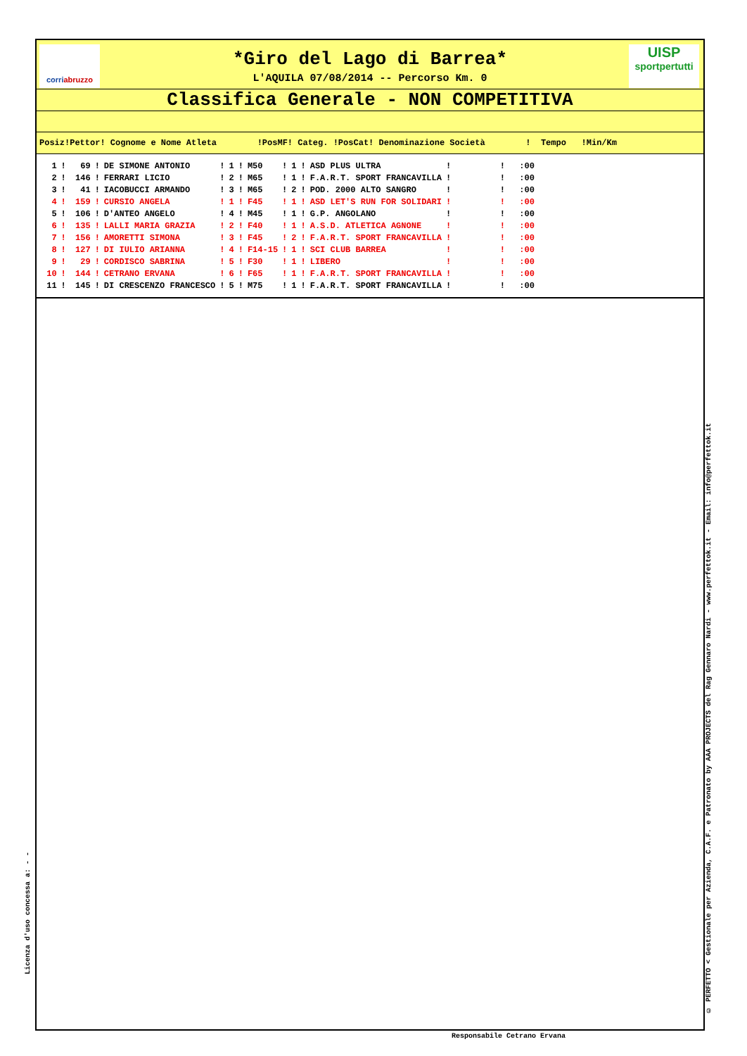corriabruzzo
UISP
sportpertutti
*Giro del Lago di Barrea*
L'AQUILA 07/08/2014 -- Percorso Km. 0
Classifica Generale - NON COMPETITIVA
Posiz!Pettor! Cognome e Nome Atleta !PosMF! Categ. !PosCat! Denominazione Società ! Tempo !Min/Km
| 1 | ! | 69 | ! | DE SIMONE ANTONIO | ! | 1 | ! | M50 | ! | 1 | ! | ASD PLUS ULTRA | ! | | ! | :00 |
| 2 | ! | 146 | ! | FERRARI LICIO | ! | 2 | ! | M65 | ! | 1 | ! | F.A.R.T. SPORT FRANCAVILLA | ! | | ! | :00 |
| 3 | ! | 41 | ! | IACOBUCCI ARMANDO | ! | 3 | ! | M65 | ! | 2 | ! | POD. 2000 ALTO SANGRO | ! | | ! | :00 |
| 4 | ! | 159 | ! | CURSIO ANGELA | ! | 1 | ! | F45 | ! | 1 | ! | ASD LET'S RUN FOR SOLIDARI | ! | | ! | :00 |
| 5 | ! | 106 | ! | D'ANTEO ANGELO | ! | 4 | ! | M45 | ! | 1 | ! | G.P. ANGOLANO | ! | | ! | :00 |
| 6 | ! | 135 | ! | LALLI MARIA GRAZIA | ! | 2 | ! | F40 | ! | 1 | ! | A.S.D. ATLETICA AGNONE | ! | | ! | :00 |
| 7 | ! | 156 | ! | AMORETTI SIMONA | ! | 3 | ! | F45 | ! | 2 | ! | F.A.R.T. SPORT FRANCAVILLA | ! | | ! | :00 |
| 8 | ! | 127 | ! | DI IULIO ARIANNA | ! | 4 | ! | F14-15 | ! | 1 | ! | SCI CLUB BARREA | ! | | ! | :00 |
| 9 | ! | 29 | ! | CORDISCO SABRINA | ! | 5 | ! | F30 | ! | 1 | ! | LIBERO | ! | | ! | :00 |
| 10 | ! | 144 | ! | CETRANO ERVANA | ! | 6 | ! | F65 | ! | 1 | ! | F.A.R.T. SPORT FRANCAVILLA | ! | | ! | :00 |
| 11 | ! | 145 | ! | DI CRESCENZO FRANCESCO | ! | 5 | ! | M75 | ! | 1 | ! | F.A.R.T. SPORT FRANCAVILLA | ! | | ! | :00 |
Licenza d'uso concessa a: - -
© PERFETTO < Gestionale per Azienda, C.A.F. e Patronato by AAA PROJECTS del Rag Gennaro Nardi - www.perfettok.it - Email: info@perfettok.it
Responsabile Cetrano Ervana